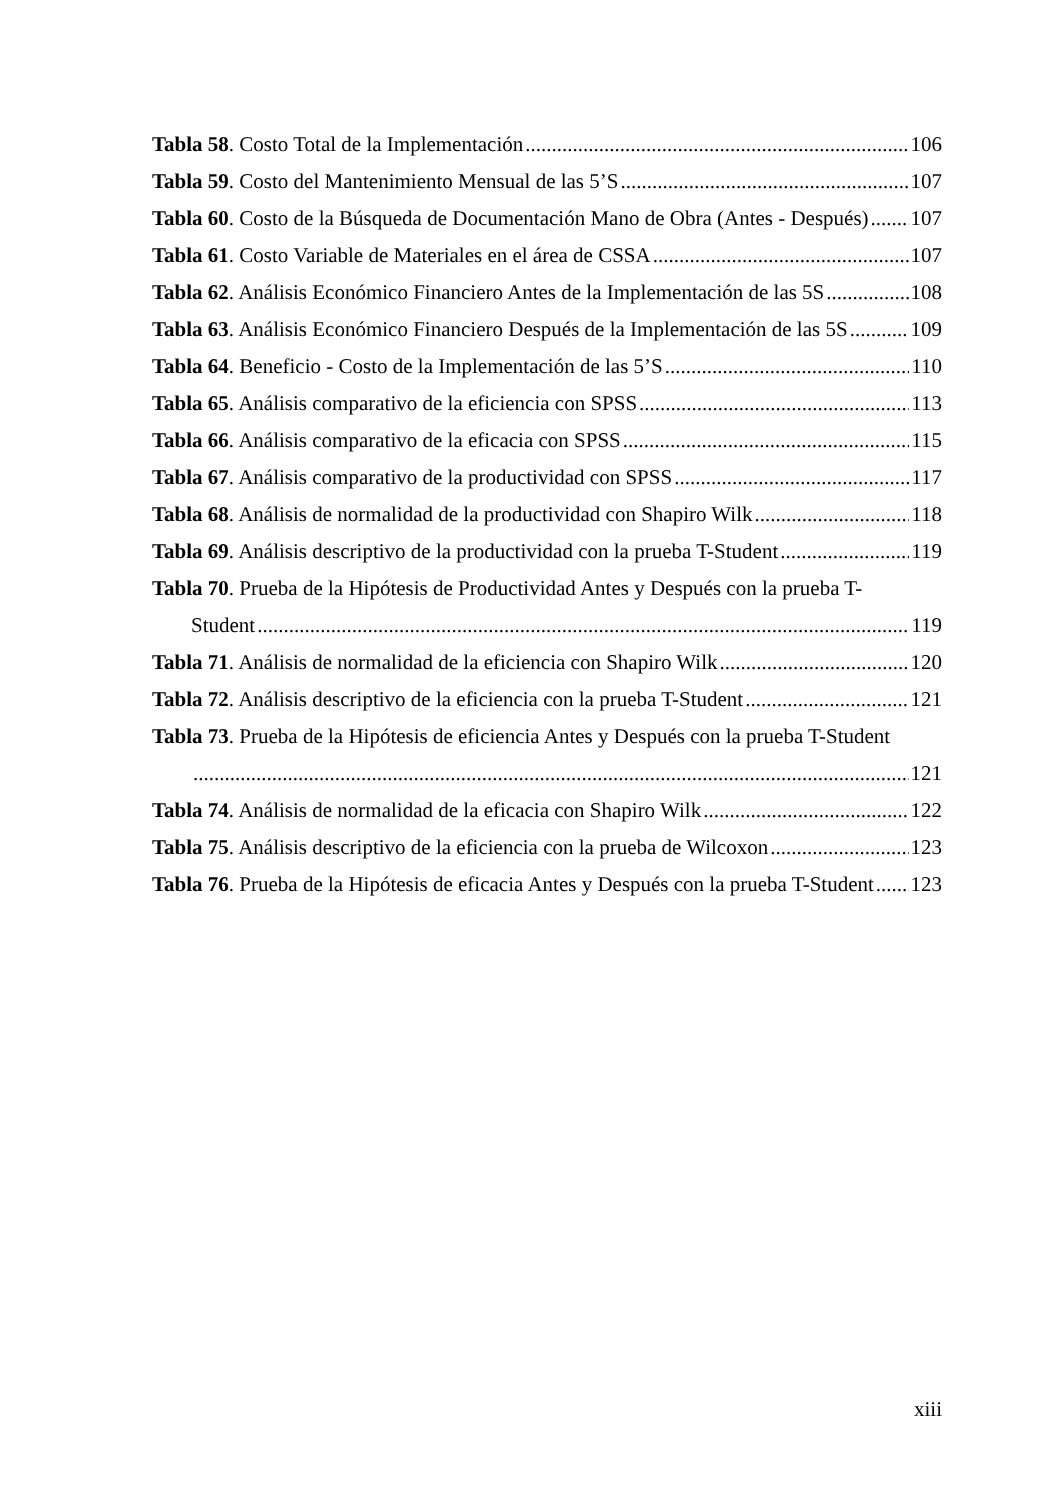Tabla 58. Costo Total de la Implementación 106
Tabla 59. Costo del Mantenimiento Mensual de las 5’S 107
Tabla 60. Costo de la Búsqueda de Documentación Mano de Obra (Antes - Después) 107
Tabla 61. Costo Variable de Materiales en el área de CSSA 107
Tabla 62. Análisis Económico Financiero Antes de la Implementación de las 5S 108
Tabla 63. Análisis Económico Financiero Después de la Implementación de las 5S 109
Tabla 64. Beneficio - Costo de la Implementación de las 5’S 110
Tabla 65. Análisis comparativo de la eficiencia con SPSS 113
Tabla 66. Análisis comparativo de la eficacia con SPSS 115
Tabla 67. Análisis comparativo de la productividad con SPSS 117
Tabla 68. Análisis de normalidad de la productividad con Shapiro Wilk 118
Tabla 69. Análisis descriptivo de la productividad con la prueba T-Student 119
Tabla 70. Prueba de la Hipótesis de Productividad Antes y Después con la prueba T-
Student 119
Tabla 71. Análisis de normalidad de la eficiencia con Shapiro Wilk 120
Tabla 72. Análisis descriptivo de la eficiencia con la prueba T-Student 121
Tabla 73. Prueba de la Hipótesis de eficiencia Antes y Después con la prueba T-Student
121
Tabla 74. Análisis de normalidad de la eficacia con Shapiro Wilk 122
Tabla 75. Análisis descriptivo de la eficiencia con la prueba de Wilcoxon 123
Tabla 76. Prueba de la Hipótesis de eficacia Antes y Después con la prueba T-Student 123
xiii